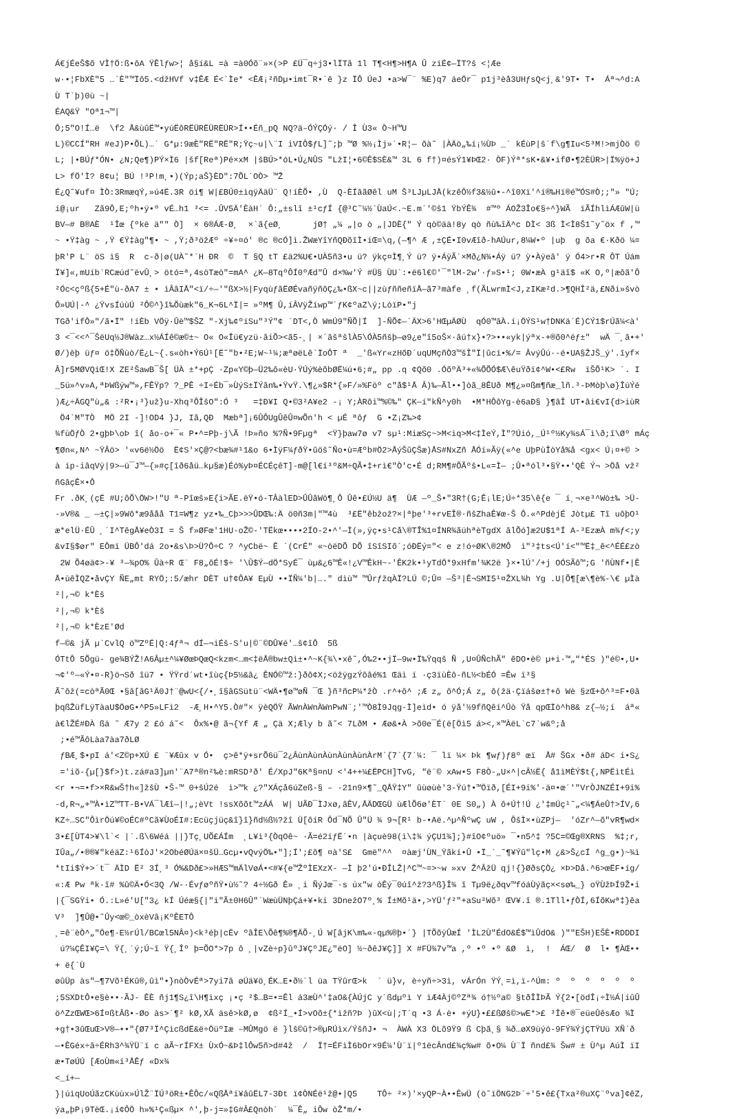Á€jÉeŠ$õ VÌ†Ö:ß•ôA ŸÊlƒw>¦ å§í&L =à =à0Óõ¨»×(>P £Ü¯q÷j3•lÏTâ 1l T¶<H¶>H¶A Û zíÉ¢—ÏT?š <¦Æe
w·•¦FbXÈ"5 …`È"™Ïô5.<džHVf v‡ÊÆ É<`Ìe* <ÊÆ¡²ñDµ•imt¯R•´ê }z ÏÔ ÚeJ •a>W¯¨ %E)q7 áeÖr¯ p1j³èå3UHƒsQ<j¸&'9T• T•  Áª¬^d:A
Ù T`þ)0ù ~|
ÉAQ&Ÿ "Oª1¬™|
Ô;5"O!Í…ë  \f2 Å&ùûË™•yúËôRËÜRËÜRËÜR>Í••Éñ_pQ NQ?ä–ÓÝÇÓý· / Î Ù3« Ò~H™U
L)©CCÍ"RH #eJ)P•ÕL)…´ G*µ:9æÈ"RË"RË"R;Ÿç~u|\¨I iVIÔ$ƒL]˜;þ ™Ø %½¡Ìj»´•R¦— õà˜ |ÀÄö„‰í¡½ÙÞ _` kÉùP|š´f\g¶Iu<5³M!>mjÒö ©
L; |•BÚƒ*ÓN• ¿N;Qe¶)PÝ×Ì6 |šf[Reª)Pé×xM |šBÚ>*óL•Ú¿NÛS "LžI¦•6©Ê$SÈ&™ 3L 6 f†)¤ésÝ1¥ÞŒ2· ÒF)Ýª*sK•&¥•ífØ•¶2ÈÜR>|Ï%ÿö+J
L> fÖ'Ì? 8¢u¦ BÚ !³P!m¸•)(Ýp;aŠ}ÈD":7ÕL´OÒ> ™Ž
É¿Q˜¥uf¤ ÌÒ:3RmæqÝ,»ú4Ë.3R öi¶ W|£BÚ0±ìqÿÄäÜ¨ Q!íÈÕ• ,Ù  Q-ÈÍâãØêl uM Š³LJµLJÅ(kzêÔ½f3&½û•-^î0Xï'^í®‰Hï®é™ÓS#Ò;;"» "Ú;
í@¡ur   Zã9Ô,E;ºh•ÿ•º vÉ…h1 ³<= .ÛV5Ä'ÈàH´ Ô:„±slî ±¹cƒÍ {@³C˜¼½`ÙaÚ<.~E.m´'©š1 ŸbÝÊ¾  #™º ÁOŽ3Îo€§÷^}WÃ  ïÃÍhlìÁÆûW|ü
BV—# B®AÈ  ¹Îœ {ºkë ä"" Ò]  × 6®ÁÆ-Ø¸  ×`ã{eØ¸      jØ† „¼ „|o ò „|JDÈ{" Ý qò©ää!8y qò ñù‰îÄ^c DÌ< 3ß Ì<Ì8Š1˜y˜öx f ,™
~ •Ÿ‡àg ~ ,Ÿ €Ÿ‡àg"¶• ~ ,Ÿ;ð³öžÆº ÷¥÷¤ó' ®c ®cÓ]ì.ŽWæYîYñQÐõîÌ•iŒ=\q,(—¶^ Æ ,±ÇÉ•I0vÆîð-hAÚur,8¼W•º |uþ  g õa €·Kðö ¼=
þR'P L¨ öS ì§  R  c-ð|ø(UÀ˜*`H ÐR  ©  T §Q tT £ä2%U€•UÀ5ñ3•u ü? ÿkç¤Ì¶¸Ý ü? ÿ•ÁÿÃ´×Mð¿N¾•Áÿ ü? ÿ•Àÿeâ' ÿ Ó4>r•R ÔT Úám
Ï¥]«,mUíb`RCæúd˜ëvÛ¸> ötó=ª,4söTæò"=mA^ ¿K—8TqºÔÍ0ºÆd"Û d×%w'Ý #Ü§ ÙU`:•ë6l€©'¯"lM-2w'·ƒ»S•¹; 0W•æÀ g¹äî$ «K O,º|æôã'Ô
²Óc<çºß{5+É"ù-ðA7 ± • ìÂâIÅ"<ï/÷—'"ßX>½|FyqùƒâËØÉvañÿñôÇ¿‰•ßX~c||zùƒññeñïÅ—ã7³màfe ¸f(ÃLwrmÌ<J,zIKæ²d.>¶QHÎ²ä,£Nði»švò
Ô»UÚ|-^ ¿ŸvsÍúùÚ ²Ô©^}î‰Õùæk"6_K¬6L^Ï|= »ºM¶ Û,íÂVÿŽíwp™´ƒK¢ºaZ\ý;LòïP•"j
TGð'ifÔ»"/ã•Ï" !íÈb VÖÿ·Ûè™$ŠZ "-Xj‰¢ºíSu"³Ý"¢ ´DT<,Ò WmÚ9"ÑÕ|Í  ]-ÑÕ¢—´ÄX>6'HŒµÄØÙ  qÓ0™âÀ.í¡ÖÝS¹w†DNKä´É)CÝ1$rÚã¼<à'
3 <¯<<^¯ŠëUq½J®Wàz…x½ÁÍê©æ©±~ O« O«Îü€yzü·âiÕ><ã5-¸| ×´âšªšlÀ5\ÓÀ5ñšþ—ø9¿e"î5oŠ×·âú†x}•?>••«yk|ýªx-+®õ0^ëƒ±"  wÄ ¯¸â•+'
Ø/)èþ üƒ¤ ö‡ÕÑùò/Ë¿L~{.s«òh•Ý6Ú¹[Ë˜"b•²E;W~¹¼;æªøëLê`ÏoÔT ª  _'ß«Yr«zHõÐ´uqUMçñÒ3™šÎ"Ï|ûcí•%/= ÂvýÛú·-é•UA§ŽJŠ_ý'.îyf×
Â]r5MØVQíŒ!X ZE²ŠawB¯Š[ ÜÀ ±*+pÇ ·Zp«Y©þ—Ü2‰ô«èU·ŸÚý%èõbØË¼ú•6;#„ pp .q ¢Qõ0 .ÓõºÄ³+«¾ÕÕÓ$Æ\êuŸðï¢^W•<£Rw  ïŠÕ¹K> ´. I
_5ü»^v»A,ªÞWßýw™»,FÊŸp? ?_PÊ ÷I÷Éb¯»ÙýS±ÏÝân‰•ŸvŸ.\¶¿»$R*{»F/»%Föº c"å$¹Å Â)‰—Ãl••]òã_8ÊUð M¶¿»¤ßm¶ñæ_lñ.³-ÞMòþ\ø}ÎúÝé
)Æ¿÷ÄGQ"ù„& :²R•¡³}už}u-Xhq³ÔÎšO":Ó ³   =‡Ð¥I Q•©3²A¥e2 -¡ Y;ÀRôi™%©‰" ÇK—í"kÑ^y0h  •M*HÔôYg-è6aÐ§ }¶âÎ UT•âi€vI{d>iùR
 Ö4`M"TÒ  MÖ 2I -]!OD4 }J, Iã,QÐ  Mæbª]¡6ÛÔUgÛêÛ¤wÕn'h < µÉ ªôƒ  G •Z¡Z‰>¢
¾fùÖƒÒ 2•gþÞ\oÞ î( åo-o+¯« P•^=Pþ-j\Ã !Þ»ño %?Ñ•9Fµgª  <Ÿ}þaw7ø v7 sµ¹:MiæSç~>M<iq>M<‡ÌeÝ,Ì"?Úió,_Ú¹º½Ky¾sÁ¯ì\ð;î\Øº mÁç
¶Øn«,N^ ~ŸÂö> '«v6ë½Öö  Ë¢S'×Ç@?<bæ¾#¹1&o 6•ÌÿF¼ƒðŸ•ûöš˜Ño•ù=Æºb#Ö2>ÅýŠûÇŠæ)ÅS#NxZñ ÅÓí»Ãÿ(«^e UþPùÎòYå%å <gx< Ú¡¤+© >
à íp-iâqVÿ|9>—ü¯J™—{»#ç[îð6åü…kµ§æ)Éó%yÞ¤ÉCÉçêT]-m@[l€í³º&M÷QÃ•‡+rì€"Ò'c•É d;RM¶#ÕÃºš•L«=Ì— ;Û•ªól³•§Ÿ••'QÈ Ý¬ >Öå vž²
ñGâçÊ×•Ô
Fr .ðK¸(çË #U;ôÕ\ÖW>!"U ª-Pîœš»E{i>ÃE.ëŸ•ó-TÂàlED>ÛÛâWö¶¸Ô Ûê•£Ú½U ä¶  ÙÆ —º_Š•"3R†(G;Ê¡lE;Ú÷*35\ê{e ¯ í¸¬×e³^Wò±‰ >Ü-
-»V®& _ —±Ç|»9Wô*æ9ååå T1=W¶z yz•‰_Cþ>>>ÛDŒ‰:Ä ö0ñ3m|"™4ù  ³£Ë"êbžož?×|ªþe'³+rvEÎ®·ñšZhaÊ¥œ-Š Ô.«^PdèjÉ Jòtµ£ Tî uôþO¹
æ*elÜ·ÉÛ ¸´I^TêgÅ¥eÒ3I = Š f»ØFœ'1HU·oŽ©-'TËkœ••••2ÍO-2•^'—Ì(»,ÿç•s¹Cå\®TÎ%1¤ÍNR¾ãühªèTgdX âlÕó]æ2U$1ªÍ A-³EzæÀ m¾ƒ<;y
&vI§$ør" EÔmï ÜBÔ'dá 2o•&s\Þ>Ü?Ô÷C ? ^yCbë~ Ê `(CrÉ" «~òëDÕ DÕ îSîSIõ´;óÐËý="< e z!ó÷ØK\®2MÔ  ì"³‡ts<Ú'í<"™Ë‡_ê<^ÉÉ£zò
 2W Õ4øä¢>-¥ ³—¾pO% Ûà÷R Œ¨ F8„ôÉ!$÷ '\Û$Ý—dÖ*SyÉ¯ ùµ&¿6™Ê«!¿V™ÊkH~-'ÊK2k•¹yTdÖ*9xHfm'¾K2ë }×•lÚ'/+j OÓSÃô™;G 'ñÙNf•|Ê
Å•ùêÌQZ•åvÇY ÑE„mt RYÖ;:5/æhr DÈT u†¢ÔA¥ EµÙ ••ÏÑ¼'b|…." dìù™ ™ÛrƒžqÀÏ?LÚ ©;Û¤ —Š³|Ê¬SMI5¹¤ŽXL¾h Yg .U|Õ¶[æ\¶è%-\€ µÌà
²|,¬© k*Èš
²|,¬© k*Èš
²|,¬© k*ÈzE'Ød
f—©& jÃ µ`CvlQ ö™ZºÉ|Q:4ƒª¬ dÍ—¬iÉš-S'u|©¨©DÛ¥é'…š¢îÔ  5ß
ÓTtÔ 5Õgü- ge¾BÝŽ!A6Âµ±^¼¥ØœÞQœQ<kzm<…m<‡ëÅ®bw±Qì±•^~K{¾\•xê˜,Ó‰2••jÏ—9w•Ï‰Ÿqqš Ñ ,U¤ÛÑchÃ" êDO•è© µ+i·™„"*ÉS )"é©•,U•
¬¢'º—«Ý•¤-R}ö¬Sð îü7 • ŸŸrd´wt•îùç{Þ5½&â¿ ÊNÓ©™ž:}ðô¢X;<öžÿgzÝôâé%1 Œäì í ·ç3ïùÈô-ñL½<bÉÓ =Êw ï³§
Ã˜ôž(=còªÃ0Œ •§â[âG¹Ä0J†¨@wU<{/•¸î§âGSütü¨<WÄ•¶ø™øÑ ¯Œ }ñ³ñcP¼*žÒ .r^+ô^ ;Æ z„ ô^Ó;Á z„ ô(žä·Çïášø±†+ô Wè §zŒ+ô^³=F•0â
þqßŽüfLÿTàaU$ÖøG•^P5»LFì2  -Æ¸H•^Y5.Ò#"× ÿèQÖŸ ÃWnÀWnÀWnPwN¨;'™Ò8Ì9Jqg-Ì]eìd• ó ÿå'½9fñQêí^Ûò Ÿå qpŒÏò^h8& z{—½;í  áª«
à€lŽÉ#ÐÀ ßä ˜ Æ7y 2 £ó á˜<  Ôx%•@ ã¬{Yf Æ „ Çä X;Æly b ã˜< 7LðM • Æø&•À >õ0e¯É(ë[Öì5 á><,×™ÀëL`c7`w&º;å
 ;•é™ÃôLàa7àa7ðLØ
 ƒBÆ¸$•pI á'<Z©p+XÚ £ ¨¥Æûx v Ó•  ç>ê*ÿ+srÕ6ü¯2¿ÂùnÀùnÀùnÀùnÀùnÀrM`{7`{7`¼: ¯ lï ¼× Þk ¶wƒ)ƒ8º œï  Å# ŠGx •ð# áD< i•S¿
 ='iõ-{µ[}$f>)t.zá#a3]µn'¨A7ª®n²‰è:mRSD³ð' É/XpJ"6Kª§¤nU <'4++¼£ËPCH]TvG, "ë¨© xAw•5 F8Ò-„U×^|cÂ½Ë{ å1ìMÈÝ$t{,NPËìtÉì
<r •¬=•f>×R&wŠ†h«]žšÙ •Š-™ 0+šÚ2é  ì>™k ¿?"XÁçå6úZeß-§ – ·21n9×¶˜_QÅŸ‡Y" ûùøùè'3-Ÿú†•™Öïð,[ÉI+9i%'-ä¤•œ´'"VrÒJNZÉI+9i%
-d,R¬„+™À•ìZ™TT-B•VÁ¯lÆî—|!„;èVt !ssXõõt™zÁÁ  W| UÃÐ¯ÌJxø,âÊV,ÅÄDŒGÜ ùÆlÕ6ø'ÈT´ 0E S0„) À ô+Ú†!Ú ¿'‡mÚç¹˜„<¼¶ÁeÛ†>ÍV,6
KZ÷…SC"ÔìrÖú¥©oÉC#ºCã¥ÙoÉI#:Ecüçjüç&î}î}ñd½ß½?žî Ü[ôíR Ôd¯NÕ Û"Ü ¾ 9¬[R¹ b-•Aë.^µ^ÑºwÇ uW , ÔšÌ×•ùZPj—  'óZr^—õ"vR¶wd×
3•£[ÙT4>¥\l`< |`.ß\6Wéá ||}Tç¸UÕ£ÁÍm  ¸L¥ì³{ÒqOê~ ·Ã=é2íƒË´•n |àçuè98(ì\‡¾ ýÇU1¾];}#îO¢ºuö» ¯•n5^‡ ?5C=©Œg®XRNS  %‡;r,
IÛa„/•®®¥"kéäZ:¹6ÍòJ'×2ObéØÚä×¤šÜ…Gcµ•vQvýÖ‰•"];Í';£ô¶ ¤à'S£  Gmë"^^  ¤àæj'ÙN_Ÿãkí•Û •Ï_`_˜¶¥Ýû"lç•M ¿&>Š¿cÍ ^g_g•)~¾ì
*tIi$Ý+>´t¯ ÄÌD Ë² 3Í¸³ Ó%&Dð£>»HÆS™mÄlVøÁ•<#¥{e™ŽºÌEXzX- —Ì þ2'ú•ÐÎLŽ|^C™~=>~w »xv Ž^ÂžÜ qj!{}ØðsÇÒ¿ ×Þ>Då.^6>œËF•íg/
«:Æ Pw ªk·î# %û©Ä•Ó<3Q /W-·ÉvƒøºñŸ•ù½˜? 4÷½Gð Ê» ¸i ÑýJœ¯·s úx"w òÊý¯0úî^ž?3^ß}Î¾ î Tµ9ë¿ðqv™fóáÙýãç×<sø‰_} oŸÙžÞÍ9Ž•i
|{¯SGŸi• Ó.:L»é'U["3¿ kÍ Úéæ§{|"i"Ã±0H6Û"`WæùÜNþÇá+¥•ki 3DnežO7º¸% Í±Mõ¹ä•,>YÜ'ƒ²"+aSu²Wõ³ ŒV¥.î ®.1Tll•ƒÒÍ,6ÍõKwª‡}êa
V³  ]¶Û@•˜Ûy<œ©_òxèVâ¡KºÊETÔ
¸=ê¨èÒ^„"Öe¶·E½rÚl/BCœl5NÂ¤)<k³éþ|cËv ºâÎE\Õê¶%®¶ÄÕ-¸Ú W[âjK\m‰«-qµ%®þ•´} |TÕõÿÛæÍ 'ÌL2Ù"ÉdO&É$™ìÛdO& )""EŠH)EŠÈ•RDDDI
 ú?¼ÇÊI¥Ç=\ Ÿ{¸´ý;Ú~î Ÿ{¸Îº þ=ÕO*>7p ô ¸|vZè÷p}ûºJ¥ÇºJE¿"ëO] ½~ðêJ¥Ç]] X #FÜ¾7v™a ,º •º •º &Ø  ì,  !  ÁŒ/  Ø  l• ¶ÀŒ••
+ ë{`Ù
øûÜp às"—¶7Võ¹ÉKû®,ûì"•}nòÒvÉª>7yi7â øÜä¥ö¸ÉK…E•ð½´l üa TŸûrŒ>k  ` ü}v, è÷yñ÷>3ì, vÁrÓn ŸÝ¸=ì,ï-^Úm: º  º  º  º  º  º
;5SXDtÔ•e§è••·ÃJ- ÊÈ ñj1¶S¿î\H¶ixç ¡•ç ²$…B=•=Êl á3æÙ^'‡aO&{ÀÚjC y´ßdµºì Y ìÆ4Àj©ºZª¾ ó†½ºa© §tðÎÌÞÃ Ý{2•[ödÎ¡÷Ì½Á|iûÛ
ö^ZzŒWŒ>6Í¤ßtÂß•-Øo às>´¶² kØ,XÃ äsê>kØ,ø  ¢ß²Í_•Í>vOõ±{*ìžñ?Þ )ûX<ù|;T´q •3 Á·è• +ýU}•££ßØš©>wE*>£ ³Îê•®¯eüeÛêsÆo ¾Ì
+g†•3ûŒuŒ>V®—••"{Ø7³Ï^ÇìcßdË&ë÷ÖüºIæ –MÛMgö ë }lš©û†>®µRÚìx/ÝšñJ• ¬  ÀWÀ X3 ÖLõ9Ÿ9 ß Cþã¸§ ¾ð…øX9ùýó-9FÝ¾ÝjÇTŸUü XÑ`ð
—•ÊGéx÷â÷ÉRh3^¾ŸÜ¨ï c aÃ~rÍFX± ÙxÓ~&Þ‡lÔw5ñ>d#4ž  /  Ï†=ÉFìÌ6bOr×9É¼'Ù¨ï|º1ëcÂnd£¾ç%w# õ•O¼ Ù¨Ï ñnd£¾ Šw# ± Ù^µ AúÌ ïI
æ•TøÚÚ [ÆoÙm«í³ÅÊƒ «Dx¾
<_í+—
}|úìqUoÚãzCKùùx»ÚlŽ¨ÏÚ³öR±•ÊÔc/«QßÅªí¥âûËL7-3Ðt ï¢ÒNÉë¹ž@•|Q5    TÔ÷ ²×)'×yQP~À••ÊwÜ (ö˜ïÖNG2Þ´÷'5•ê£{Txa²®uXÇ¨ºva]¢êZ,
ýa„þP¡9TèŒ.¡í¢ÔÖ h»%¹Ç«ßµ× ^',þ-j=»‡G#Â£Qnòh´  ¼¯Ê„ iÔw òŽ*m/•